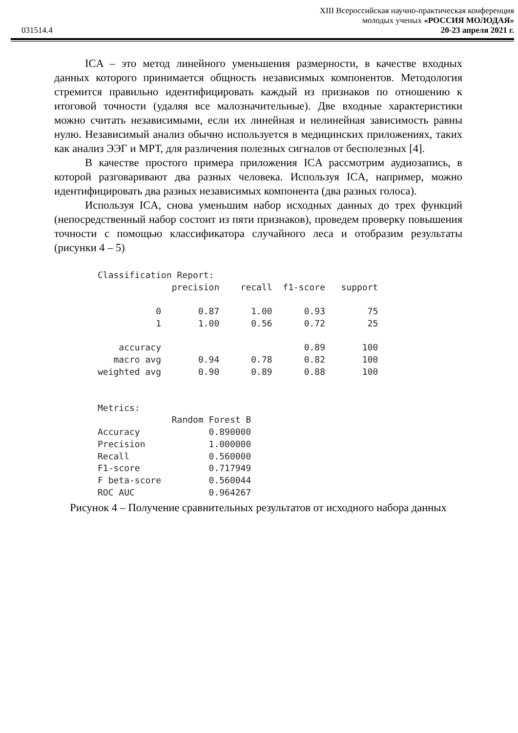031514.4
XIII Всероссийская научно-практическая конференция
молодых ученых «РОССИЯ МОЛОДАЯ»
20-23 апреля 2021 г.
ICA – это метод линейного уменьшения размерности, в качестве входных данных которого принимается общность независимых компонентов. Методология стремится правильно идентифицировать каждый из признаков по отношению к итоговой точности (удаляя все малозначительные). Две входные характеристики можно считать независимыми, если их линейная и нелинейная зависимость равны нулю. Независимый анализ обычно используется в медицинских приложениях, таких как анализ ЭЭГ и МРТ, для различения полезных сигналов от бесполезных [4].
В качестве простого примера приложения ICA рассмотрим аудиозапись, в которой разговаривают два разных человека. Используя ICA, например, можно идентифицировать два разных независимых компонента (два разных голоса).
Используя ICA, снова уменьшим набор исходных данных до трех функций (непосредственный набор состоит из пяти признаков), проведем проверку повышения точности с помощью классификатора случайного леса и отобразим результаты (рисунки 4 – 5)
Classification Report: precision recall f1-score support 0 0.87 1.00 0.93 75 1 1.00 0.56 0.72 25 accuracy 0.89 100 macro avg 0.94 0.78 0.82 100 weighted avg 0.90 0.89 0.88 100 Metrics: Random Forest B Accuracy 0.890000 Precision 1.000000 Recall 0.560000 F1-score 0.717949 F beta-score 0.560044 ROC AUC 0.964267
Рисунок 4 – Получение сравнительных результатов от исходного набора данных